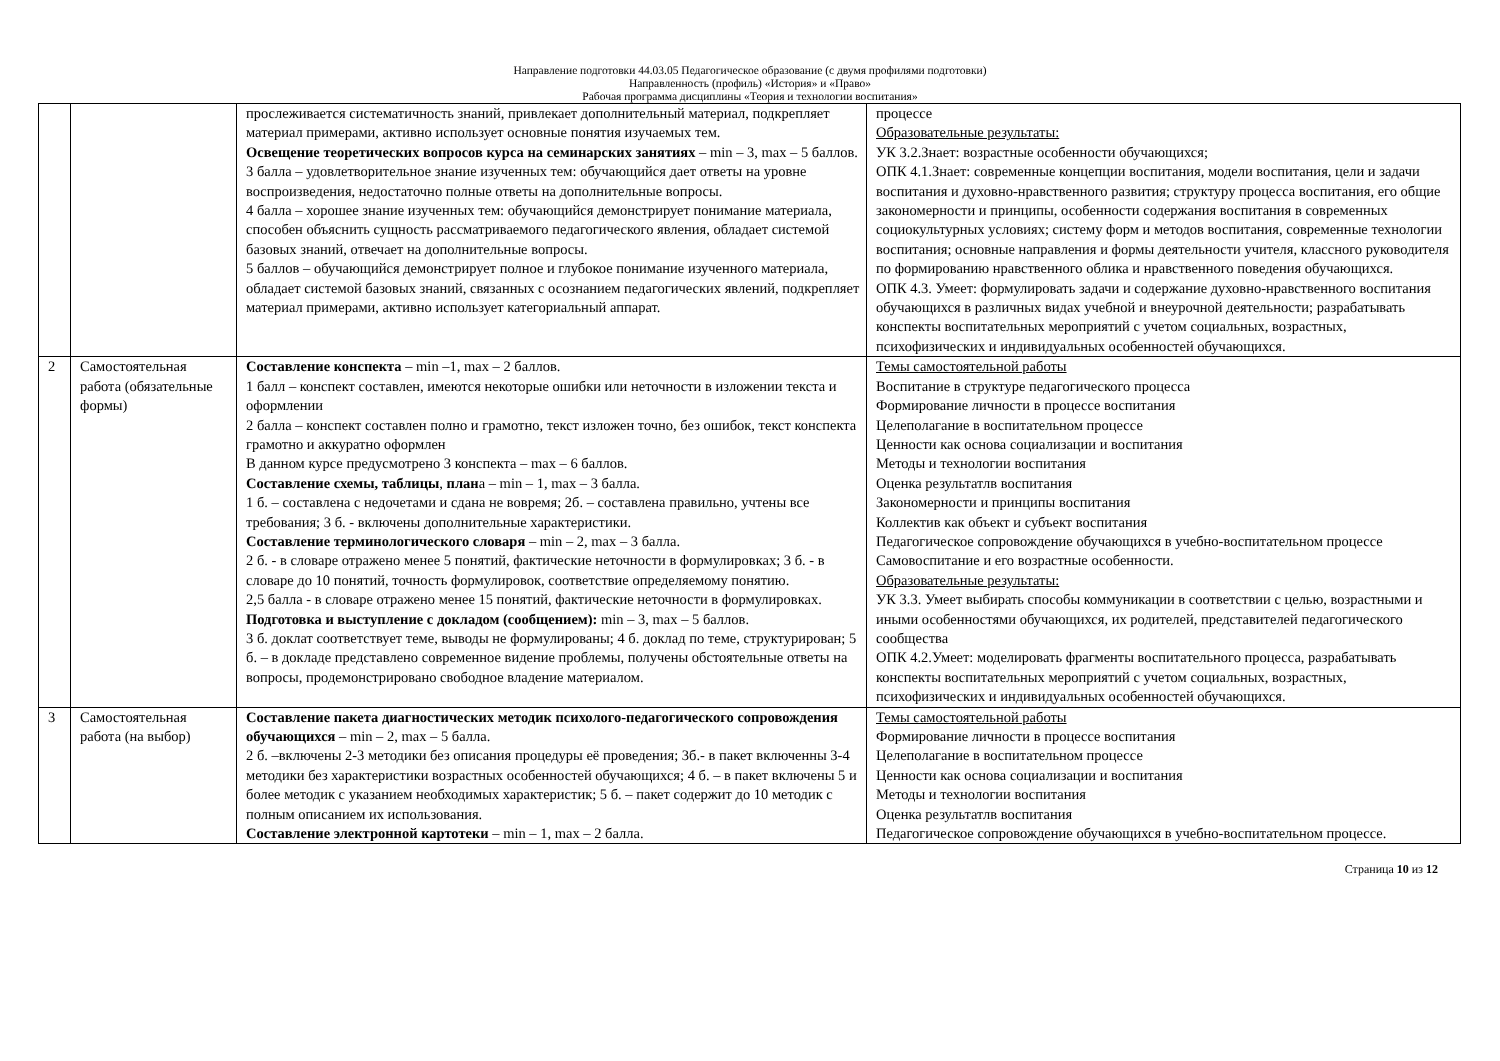Направление подготовки 44.03.05 Педагогическое образование (с двумя профилями подготовки)
Направленность (профиль) «История» и «Право»
Рабочая программа дисциплины «Теория и технологии воспитания»
| | | прослеживается систематичность знаний, привлекает дополнительный материал, подкрепляет материал примерами, активно использует основные понятия изучаемых тем. Освещение теоретических вопросов курса на семинарских занятиях – min – 3, max – 5 баллов. 3 балла – удовлетворительное знание изученных тем: обучающийся дает ответы на уровне воспроизведения, недостаточно полные ответы на дополнительные вопросы. 4 балла – хорошее знание изученных тем: обучающийся демонстрирует понимание материала, способен объяснить сущность рассматриваемого педагогического явления, обладает системой базовых знаний, отвечает на дополнительные вопросы. 5 баллов – обучающийся демонстрирует полное и глубокое понимание изученного материала, обладает системой базовых знаний, связанных с осознанием педагогических явлений, подкрепляет материал примерами, активно использует категориальный аппарат. | процессе Образовательные результаты: УК 3.2.Знает: возрастные особенности обучающихся; ОПК 4.1.Знает: современные концепции воспитания, модели воспитания, цели и задачи воспитания и духовно-нравственного развития; структуру процесса воспитания, его общие закономерности и принципы, особенности содержания воспитания в современных социокультурных условиях; систему форм и методов воспитания, современные технологии воспитания; основные направления и формы деятельности учителя, классного руководителя по формированию нравственного облика и нравственного поведения обучающихся. ОПК 4.3. Умеет: формулировать задачи и содержание духовно-нравственного воспитания обучающихся в различных видах учебной и внеурочной деятельности; разрабатывать конспекты воспитательных мероприятий с учетом социальных, возрастных, психофизических и индивидуальных особенностей обучающихся. |
| 2 | Самостоятельная работа (обязательные формы) | Составление конспекта – min –1, max – 2 баллов. 1 балл – конспект составлен, имеются некоторые ошибки или неточности в изложении текста и оформлении 2 балла – конспект составлен полно и грамотно, текст изложен точно, без ошибок, текст конспекта грамотно и аккуратно оформлен В данном курсе предусмотрено 3 конспекта – max – 6 баллов. Составление схемы, таблицы , план а – min – 1, max – 3 балла. 1 б. – составлена с недочетами и сдана не вовремя; 2б. – составлена правильно, учтены все требования; 3 б. - включены дополнительные характеристики. Составление терминологического словаря – min – 2, max – 3 балла. 2 б. - в словаре отражено менее 5 понятий, фактические неточности в формулировках; 3 б. - в словаре до 10 понятий, точность формулировок, соответствие определяемому понятию. 2,5 балла - в словаре отражено менее 15 понятий, фактические неточности в формулировках. Подготовка и выступление с докладом (сообщением): min – 3, max – 5 баллов. 3 б. доклат соответствует теме, выводы не формулированы; 4 б. доклад по теме, структурирован; 5 б. – в докладе представлено современное видение проблемы, получены обстоятельные ответы на вопросы, продемонстрировано свободное владение материалом. | Темы самостоятельной работы Воспитание в структуре педагогического процесса Формирование личности в процессе воспитания Целеполагание в воспитательном процессе Ценности как основа социализации и воспитания Методы и технологии воспитания Оценка результатлв воспитания Закономерности и принципы воспитания Коллектив как объект и субъект воспитания Педагогическое сопровождение обучающихся в учебно-воспитательном процессе Самовоспитание и его возрастные особенности. Образовательные результаты: УК 3.3. Умеет выбирать способы коммуникации в соответствии с целью, возрастными и иными особенностями обучающихся, их родителей, представителей педагогического сообщества ОПК 4.2.Умеет: моделировать фрагменты воспитательного процесса, разрабатывать конспекты воспитательных мероприятий с учетом социальных, возрастных, психофизических и индивидуальных особенностей обучающихся. |
| 3 | Самостоятельная работа (на выбор) | Составление пакета диагностических методик психолого-педагогического сопровождения обучающихся – min – 2, max – 5 балла. 2 б. –включены 2-3 методики без описания процедуры её проведения; 3б.- в пакет включенны 3-4 методики без характеристики возрастных особенностей обучающихся; 4 б. – в пакет включены 5 и более методик с указанием необходимых характеристик; 5 б. – пакет содержит до 10 методик с полным описанием их использования. Составление электронной картотеки – min – 1, max – 2 балла. | Темы самостоятельной работы Формирование личности в процессе воспитания Целеполагание в воспитательном процессе Ценности как основа социализации и воспитания Методы и технологии воспитания Оценка результатлв воспитания Педагогическое сопровождение обучающихся в учебно-воспитательном процессе. |
Страница 10 из 12